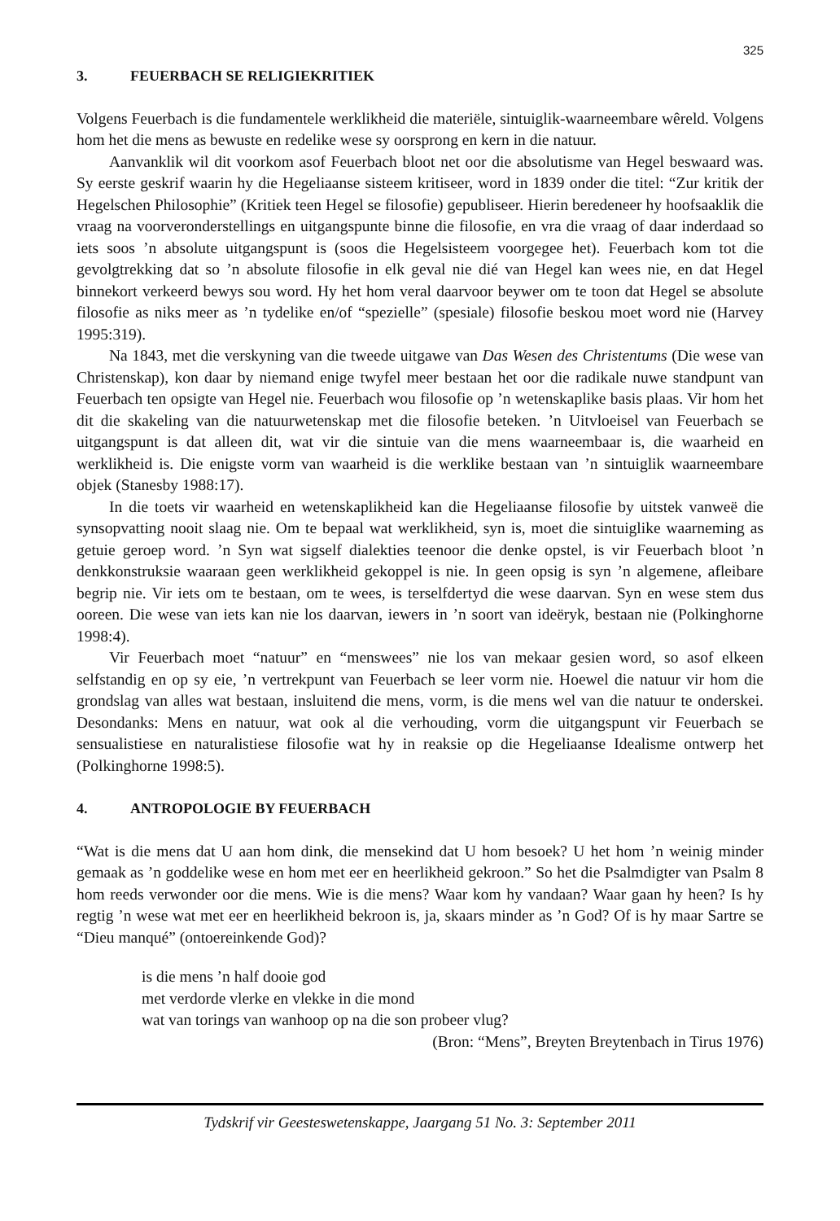325
3. FEUERBACH SE RELIGIEKRITIEK
Volgens Feuerbach is die fundamentele werklikheid die materiële, sintuiglik-waarneembare wêreld. Volgens hom het die mens as bewuste en redelike wese sy oorsprong en kern in die natuur.
Aanvanklik wil dit voorkom asof Feuerbach bloot net oor die absolutisme van Hegel beswaard was. Sy eerste geskrif waarin hy die Hegeliaanse sisteem kritiseer, word in 1839 onder die titel: “Zur kritik der Hegelschen Philosophie” (Kritiek teen Hegel se filosofie) gepubliseer. Hierin beredeneer hy hoofsaaklik die vraag na voorveronderstellings en uitgangspunte binne die filosofie, en vra die vraag of daar inderdaad so iets soos ’n absolute uitgangspunt is (soos die Hegelsisteem voorgegee het). Feuerbach kom tot die gevolgtrekking dat so ’n absolute filosofie in elk geval nie dié van Hegel kan wees nie, en dat Hegel binnekort verkeerd bewys sou word. Hy het hom veral daarvoor beywer om te toon dat Hegel se absolute filosofie as niks meer as ’n tydelike en/of “spezielle” (spesiale) filosofie beskou moet word nie (Harvey 1995:319).
Na 1843, met die verskyning van die tweede uitgawe van Das Wesen des Christentums (Die wese van Christenskap), kon daar by niemand enige twyfel meer bestaan het oor die radikale nuwe standpunt van Feuerbach ten opsigte van Hegel nie. Feuerbach wou filosofie op ’n wetenskaplike basis plaas. Vir hom het dit die skakeling van die natuurwetenskap met die filosofie beteken. ’n Uitvloeisel van Feuerbach se uitgangspunt is dat alleen dit, wat vir die sintuie van die mens waarneembaar is, die waarheid en werklikheid is. Die enigste vorm van waarheid is die werklike bestaan van ’n sintuiglik waarneembare objek (Stanesby 1988:17).
In die toets vir waarheid en wetenskaplikheid kan die Hegeliaanse filosofie by uitstek vanweë die synsopvatting nooit slaag nie. Om te bepaal wat werklikheid, syn is, moet die sintuiglike waarneming as getuie geroep word. ’n Syn wat sigself dialekties teenoor die denke opstel, is vir Feuerbach bloot ’n denkkonstruksie waaraan geen werklikheid gekoppel is nie. In geen opsig is syn ’n algemene, afleibare begrip nie. Vir iets om te bestaan, om te wees, is terselfdertyd die wese daarvan. Syn en wese stem dus ooreen. Die wese van iets kan nie los daarvan, iewers in ’n soort van ideëryk, bestaan nie (Polkinghorne 1998:4).
Vir Feuerbach moet “natuur” en “menswees” nie los van mekaar gesien word, so asof elkeen selfstandig en op sy eie, ’n vertrekpunt van Feuerbach se leer vorm nie. Hoewel die natuur vir hom die grondslag van alles wat bestaan, insluitend die mens, vorm, is die mens wel van die natuur te onderskei. Desondanks: Mens en natuur, wat ook al die verhouding, vorm die uitgangspunt vir Feuerbach se sensualistiese en naturalistiese filosofie wat hy in reaksie op die Hegeliaanse Idealisme ontwerp het (Polkinghorne 1998:5).
4. ANTROPOLOGIE BY FEUERBACH
“Wat is die mens dat U aan hom dink, die mensekind dat U hom besoek? U het hom ’n weinig minder gemaak as ’n goddelike wese en hom met eer en heerlikheid gekroon.” So het die Psalmdigter van Psalm 8 hom reeds verwonder oor die mens. Wie is die mens? Waar kom hy vandaan? Waar gaan hy heen? Is hy regtig ’n wese wat met eer en heerlikheid bekroon is, ja, skaars minder as ’n God? Of is hy maar Sartre se “Dieu manqué” (ontoereinkende God)?
is die mens ’n half dooie god
met verdorde vlerke en vlekke in die mond
wat van torings van wanhoop op na die son probeer vlug?
(Bron: “Mens”, Breyten Breytenbach in Tirus 1976)
Tydskrif vir Geesteswetenskappe, Jaargang 51 No. 3: September 2011